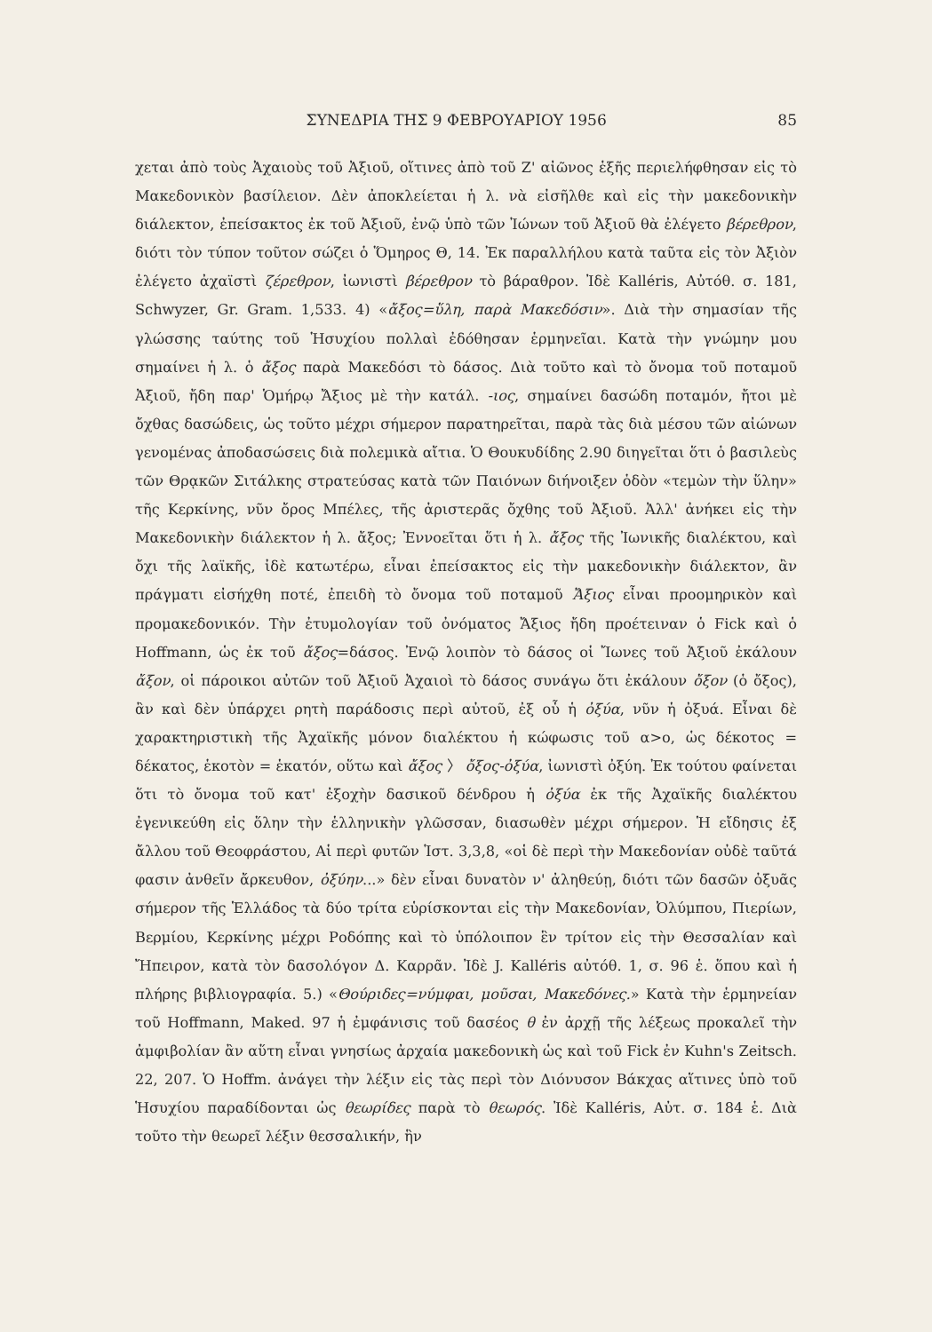ΣΥΝΕΔΡΙΑ ΤΗΣ 9 ΦΕΒΡΟΥΑΡΙΟΥ 1956 85
χεται ἀπὸ τοὺς Ἀχαιοὺς τοῦ Ἀξιοῦ, οἵτινες ἀπὸ τοῦ Ζ' αἰῶνος ἑξῆς περιελήφθησαν εἰς τὸ Μακεδονικὸν βασίλειον. Δὲν ἀποκλείεται ἡ λ. νὰ εἰσῆλθε καὶ εἰς τὴν μακεδονικὴν διάλεκτον, ἐπείσακτος ἐκ τοῦ Ἀξιοῦ, ἐνῷ ὑπὸ τῶν Ἰώνων τοῦ Ἀξιοῦ θὰ ἐλέγετο βέρεθρον, διότι τὸν τύπον τοῦτον σώζει ὁ Ὅμηρος Θ, 14. Ἐκ παραλλήλου κατὰ ταῦτα εἰς τὸν Ἀξιὸν ἐλέγετο ἀχαϊστὶ ζέρεθρον, ἰωνιστὶ βέρεθρον τὸ βάραθρον. Ἰδὲ Kalléris, Αὐτόθ. σ. 181, Schwyzer, Gr. Gram. 1,533. 4) «ἄξος=ὕλη, παρὰ Μακεδόσιν». Διὰ τὴν σημασίαν τῆς γλώσσης ταύτης τοῦ Ἡσυχίου πολλαὶ ἐδόθησαν ἑρμηνεῖαι. Κατὰ τὴν γνώμην μου σημαίνει ἡ λ. ὁ ἄξος παρὰ Μακεδόσι τὸ δάσος. Διὰ τοῦτο καὶ τὸ ὄνομα τοῦ ποταμοῦ Ἀξιοῦ, ἤδη παρ' Ὁμήρῳ Ἄξιος μὲ τὴν κατάλ. -ιος, σημαίνει δασώδη ποταμόν, ἤτοι μὲ ὄχθας δασώδεις, ὡς τοῦτο μέχρι σήμερον παρατηρεῖται, παρὰ τὰς διὰ μέσου τῶν αἰώνων γενομένας ἀποδασώσεις διὰ πολεμικὰ αἴτια. Ὁ Θουκυδίδης 2.90 διηγεῖται ὅτι ὁ βασιλεὺς τῶν Θρᾳκῶν Σιτάλκης στρατεύσας κατὰ τῶν Παιόνων διήνοιξεν ὁδὸν «τεμὼν τὴν ὕλην» τῆς Κερκίνης, νῦν ὄρος Μπέλες, τῆς ἀριστερᾶς ὄχθης τοῦ Ἀξιοῦ. Ἀλλ' ἀνήκει εἰς τὴν Μακεδονικὴν διάλεκτον ἡ λ. ἄξος; Ἐννοεῖται ὅτι ἡ λ. ἄξος τῆς Ἰωνικῆς διαλέκτου, καὶ ὄχι τῆς λαϊκῆς, ἰδὲ κατωτέρω, εἶναι ἐπείσακτος εἰς τὴν μακεδονικὴν διάλεκτον, ἂν πράγματι εἰσήχθη ποτέ, ἐπειδὴ τὸ ὄνομα τοῦ ποταμοῦ Ἄξιος εἶναι προομηρικὸν καὶ προμακεδονικόν. Τὴν ἐτυμολογίαν τοῦ ὀνόματος Ἄξιος ἤδη προέτειναν ὁ Fick καὶ ὁ Hoffmann, ὡς ἐκ τοῦ ἄξος=δάσος. Ἐνῷ λοιπὸν τὸ δάσος οἱ Ἴωνες τοῦ Ἀξιοῦ ἐκάλουν ἄξον, οἱ πάροικοι αὐτῶν τοῦ Ἀξιοῦ Ἀχαιοὶ τὸ δάσος συνάγω ὅτι ἐκάλουν ὄξον (ὁ ὄξος), ἂν καὶ δὲν ὑπάρχει ρητὴ παράδοσις περὶ αὐτοῦ, ἐξ οὗ ἡ ὀξύα, νῦν ἡ ὀξυά. Εἶναι δὲ χαρακτηριστικὴ τῆς Ἀχαϊκῆς μόνον διαλέκτου ἡ κώφωσις τοῦ α>ο, ὡς δέκοτος = δέκατος, ἑκοτὸν = ἑκατόν, οὕτω καὶ ἄξος 〉 ὄξος-ὀξύα, ἰωνιστὶ ὀξύη. Ἐκ τούτου φαίνεται ὅτι τὸ ὄνομα τοῦ κατ' ἐξοχὴν δασικοῦ δένδρου ἡ ὀξύα ἐκ τῆς Ἀχαϊκῆς διαλέκτου ἐγενικεύθη εἰς ὅλην τὴν ἑλληνικὴν γλῶσσαν, διασωθὲν μέχρι σήμερον. Ἡ εἴδησις ἐξ ἄλλου τοῦ Θεοφράστου, Αἱ περὶ φυτῶν Ἱστ. 3,3,8, «οἱ δὲ περὶ τὴν Μακεδονίαν οὐδὲ ταῦτά φασιν ἀνθεῖν ἄρκευθον, ὀξύην...» δὲν εἶναι δυνατὸν ν' ἀληθεύῃ, διότι τῶν δασῶν ὀξυᾶς σήμερον τῆς Ἑλλάδος τὰ δύο τρίτα εὑρίσκονται εἰς τὴν Μακεδονίαν, Ὀλύμπου, Πιερίων, Βερμίου, Κερκίνης μέχρι Ροδόπης καὶ τὸ ὑπόλοιπον ἓν τρίτον εἰς τὴν Θεσσαλίαν καὶ Ἤπειρον, κατὰ τὸν δασολόγον Δ. Καρρᾶν. Ἰδὲ J. Kalléris αὐτόθ. 1, σ. 96 ἑ. ὅπου καὶ ἡ πλήρης βιβλιογραφία. 5.) «Θούριδες=νύμφαι, μοῦσαι, Μακεδόνες.» Κατὰ τὴν ἑρμηνείαν τοῦ Hoffmann, Maked. 97 ἡ ἐμφάνισις τοῦ δασέος θ ἐν ἀρχῇ τῆς λέξεως προκαλεῖ τὴν ἀμφιβολίαν ἂν αὕτη εἶναι γνησίως ἀρχαία μακεδονικὴ ὡς καὶ τοῦ Fick ἐν Kuhn's Zeitsch. 22, 207. Ὁ Hoffm. ἀνάγει τὴν λέξιν εἰς τὰς περὶ τὸν Διόνυσον Βάκχας αἵτινες ὑπὸ τοῦ Ἡσυχίου παραδίδονται ὡς θεωρίδες παρὰ τὸ θεωρός. Ἰδὲ Kalléris, Αὐτ. σ. 184 ἑ. Διὰ τοῦτο τὴν θεωρεῖ λέξιν θεσσαλικήν, ἣν